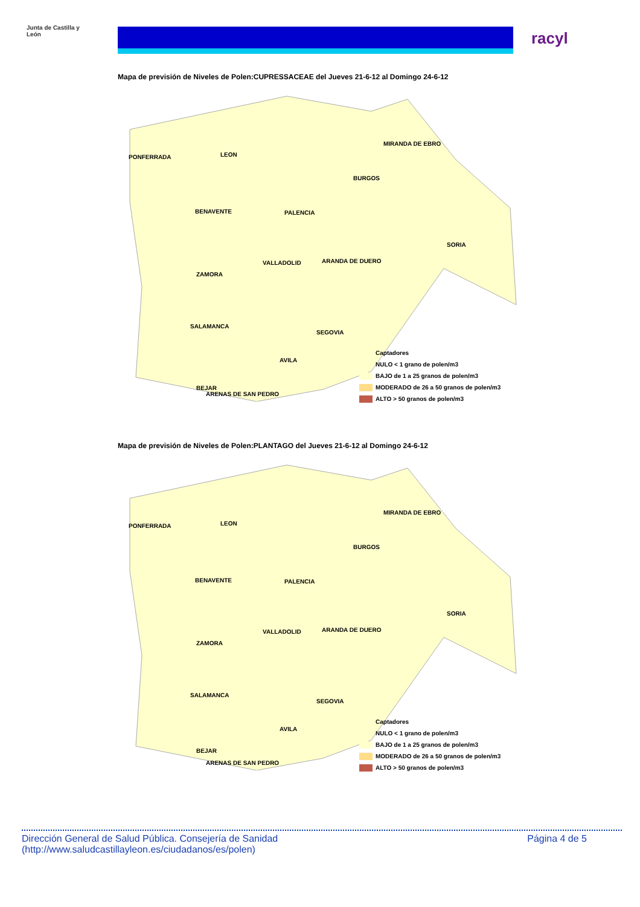Junta de Castilla y León
racyl
Mapa de previsión de Niveles de Polen:CUPRESSACEAE del Jueves 21-6-12 al Domingo 24-6-12
PONFERRADA LEON
MIRANDA DE EBRO
BURGOS
BENAVENTE PALENCIA
SORIA
VALLADOLID ARANDA DE DUERO
ZAMORA
SALAMANCA
SEGOVIA
AVILA
BEJAR
ARENAS DE SAN PEDRO
Captadores
NULO < 1 grano de polen/m3
BAJO de 1 a 25 granos de polen/m3
MODERADO de 26 a 50 granos de polen/m3
ALTO > 50 granos de polen/m3
Mapa de previsión de Niveles de Polen:PLANTAGO del Jueves 21-6-12 al Domingo 24-6-12
PONFERRADA LEON
MIRANDA DE EBRO
BURGOS
BENAVENTE PALENCIA
SORIA
VALLADOLID ARANDA DE DUERO
ZAMORA
SALAMANCA
SEGOVIA
AVILA
BEJAR
ARENAS DE SAN PEDRO
Captadores
NULO < 1 grano de polen/m3
BAJO de 1 a 25 granos de polen/m3
MODERADO de 26 a 50 granos de polen/m3
ALTO > 50 granos de polen/m3
Dirección General de Salud Pública. Consejería de Sanidad
(http://www.saludcastillayleon.es/ciudadanos/es/polen)
Página 4 de 5